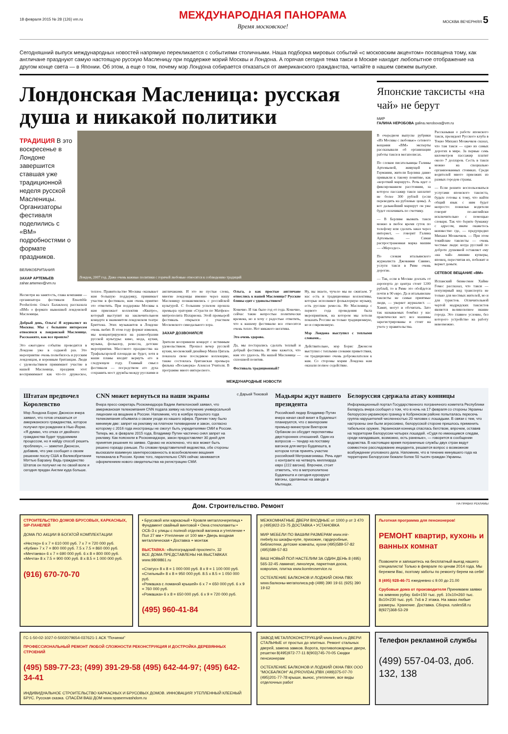18 февраля 2015 № 28 (126) vm.ru
МЕЖДУНАРОДНАЯ ПАНОРАМА
Время московское!
МОСКВА ВЕЧЕРНЯЯ 5
Сегодняшний выпуск международных новостей напрямую перекликается с событиями столичными. Наша подборка мировых событий «с московским акцентом» посвящена тому, как англичане празднуют самую настоящую русскую Масленицу при поддержке мэрий Москвы и Лондона. А горячая сегодня тема такси в Москве находит любопытное отображение на другом конце света — в Японии. Об этом, а еще о том, почему мэр Лондона собирается отказаться от американского гражданства, читайте в нашем свежем выпуске.
Лондонская Масленица: русская душа и никакой политики
ТРАДИЦИЯ В это воскресенье в Лондоне завершится ставшая уже традиционной неделя русской Масленицы. Организаторы фестиваля поделились с «ВМ» подробностями о формате праздников.
ВЕЛИКОБРИТАНИЯ
ЗАХАР АРТЕМЬЕВ
zahar.artemev@vm.ru
Лондон, 2007 год. Даже очень важные политики с горячей любовью относятся к соблюдению традиций
Несмотря на занятость, глава компании — организатора фестиваля Ensemble Productions Ольга Балаклеец рассказала «ВМ» о формате нынешней лондонской Масленицы.
Добрый день, Ольга! Я журналист из Москвы. Мы с большим интересом относимся к лондонской Масленице. Расскажите, как все прошло?
Это ежегодное событие проводится в Лондоне уже в седьмой раз. Это мероприятие очень полюбилось и русским лондонцам, и коренным британцам. Люди с удовольствием принимают участие в нашей Масленице, праздник этот воспринимают как что-то дружеское, теплое. Правительство Москвы оказывает нам большую поддержку, принимает участие в фестивале, нам очень приятно это отметить. При поддержке Москвы к нам приезжает коллектив «Кватро», который выступит на заключительном концерте в знаменитом лондонском театре Бриттена. Этих музыкантов в Лондоне очень любят. В этом году формат изменен, мы концентрируемся на разнообразии русской культуры: кино, мода, кухня, музыка, фольклор, ремесла, детские мероприятия. Массового празднества на Трафальгарской площади не будет, хотя в наши планы входит вернуть его в следующем году. Главный смысл фестиваля — посредством его духа сохранить мост дружбы между русскими и англичанами. И это не пустые слова, многие лондонцы именно через нашу Масленицу познакомились с российской культурой. С большим успехом прошла премьера оратории «Страсти по Матфею» митрополита Иллариона. Этой премьерой фестиваль открылся с участием Московского синодального хора.
ЗАХАР ДОЗВОНИЛСЯ!
Зрители восприняли концерт с истинным удовольствием. Прошел вечер русской кухни, московский дизайнер Маша Цигаль показала свою последнюю коллекцию, также состоялась британская премьера фильма «Восьмерка» Алексея Учителя. В программе много интересного.
Ольга, а как простые англичане отнеслись к нашей Масленице? Русские блины едят с удовольствием?
Конечно. И так было год от года. Конечно, сейчас такие непростые политически времена, но я хочу с радостью отметить, что к нашему фестивалю все относятся очень тепло. Нет никакого негатива.
Это очень здорово.
Да, мы постарались сделать теплый и добрый фестиваль. И мне кажется, что нам это удалось. На нашей Масленице — сплошной позитив.
Фестиваль традиционный?
Ну, вы знаете, чучело мы не сжигаем. У нас есть и традиционные коллективы, которые исполняют фольклорную музыку, есть русские ремесла. Но Масленица с первого года проведения была мероприятием, на котором мы хотели показать Россию не только традиционную, но и современную.
Мэр Лондона выступил с теплыми словами...
Действительно, мэр Борис Джонсон выступил с теплыми словами приветствия, он традиционно очень доброжелателен к нам. Со стороны мэрии Лондона нам оказали полное содействие.
Японские таксисты «на чай» не берут
МИР
ГАЛИНА НЕРОБОВА galina.nerobova@vm.ru
В очередном выпуске рубрики «Из Москвы с любовью» сетевого вещания «ВМ» эксперты рассказывали об организации работы такси в мегаполисах.
По словам писательницы Галины Артемьевой, живущей в Германии, жители Берлина давно привыкли к такому понятию, как «короткий маршрут». Речь идет о фиксированном расстоянии, за которое пассажир такси заплатит не более 300 рублей (если переводить на рублевые цены). А вот дальнейший маршрут он уже будет оплачивать по счетчику.
— В Берлине вызвать такси можно в любое время суток по телефону или сделать заказ через интернет, — говорит Галина Артемьева. — Самая распространенная марка машин — «Мерседес».
По словам итальянского журналиста Джованни Савино, услуги такси в Риме очень дорогие.
— Так, если в Москве доехать от аэропорта до центра стоит 1200 рублей, то в Риме это обойдется почти в 90 евро. Да и итальянские таксисты не самые приятные люди, — уверяет журналист. — Хамят, могут и обсчитать. Зато так называемых бомбил у нас практически нет: все машины зарегистрированы и стоят на учете у правительства.
Рассказывая о работе японского такси, президент Русского клуба в Токио Михаил Мозжечков сказал, что там такси — одно из самых дорогих в мире. За первые семь километров пассажир платит около 7 долларов. Сесть в такси можно на специально организованных стоянках. Среди водителей много приезжих из разных городов страны.
— Если решите воспользоваться услугами японского таксиста, будьте готовы к тому, что найти общий язык с ним будет непросто: пожилые водители говорят по-английски исключительно с помощью словаря. Так что берите бумажку с адресом, иначе окажетесь неизвестно где, — предупредил Михаил Мозжечков. — При этом токийские таксисты — очень честные люди: когда русский по доброте душевной оставляет ему «на чай» лишние купюры, японец, пересчитав их, побежит и вернет деньги.
СЕТЕВОЕ ВЕЩАНИЕ «ВМ»
Испанский бизнесмен Хайме Гомес рассказал, что такси — популярный вид транспорта не только для местных жителей, но и для туристов. Отличительной чертой мадридских таксистов является великолепное знание города. Это главное условие, без которого устройство на работу невозможно.
МЕЖДУНАРОДНЫЕ НОВОСТИ
Штатам предпочел Королевство
Мэр Лондона Борис Джонсон вчера заявил, что готов отказаться от американского гражданства, которое получил при рождении в Нью-Йорке. «Я думаю, что отказ от двойного гражданства будет трудоемким процессом, но я найду способ решить проблему», — заметил Джонсон, добавив, что уже сообщил о своем решении послу США в Великобритании Мэттью Барзану. Ведь гражданство Штатов он получил не по своей воле и сегодня предан Англии куда больше.
CNN может вернуться на наши экраны
Вчера пресс-секретарь Роскомнадзора Вадим Ампелонский заявил, что американская телекомпания CNN подала заявку на получение универсальной лицензии на вещание в России. Напомним, что в ноябре прошлого года телекомпания объявила о своем уходе из нашего эфира. Причин тому было минимум две: запрет на рекламу на платном телевидении и закон, согласно которому с 2016 года иностранцы не смогут быть учредителями СМИ в России. Теперь же, в феврале 2015 года, Владимир Путин частично снял запрет на рекламу. Как пояснили в Роскомнадзоре, закон предоставляет 30 дней для принятия решения по заявке. Однако не исключено, что все может быть решено гораздо раньше. По словам представителей ведомства, обе стороны высказали взаимную заинтересованность в возобновлении вещания телеканала в России. Кроме того, параллельно CNN сейчас занимается оформлением нового свидетельства на регистрацию СМИ.
с Дарьей Тюковой
Мадьяры ждут нашего президента
Российский лидер Владимир Путин вчера начал свой визит в Будапешт: планируется, что с венгерским премьер-министром Виктором Орбаном он обсудит перспективы двусторонних отношений. Один из вопросов — тендер на поставку вагонов для метро Будапешта, в котором готов принять участие российский Метровагонмаш. Речь идет о контракте на четверть миллиарда евро (222 вагона). Впрочем, стоит отметить, что в метрополитене Будапешта и сегодня курсируют вагоны, сделанные на заводе в Мытищах.
Белоруссия сдержала атаку конницы
Информационный портал Государственного пограничного комитета Республики Беларусь вчера сообщил о том, что в ночь на 17 февраля со стороны Украины белорусско-украинскую границу в Кобринском районе попыталась пересечь группа нарушителей численностью 20 человек с лошадьми. В связи с тем, что настроены они были агрессивно, белорусской стороне пришлось применить табельное оружие. Украинская конница спаслась бегством, впрочем, оставив на территории Белоруссии четырех лошадей. «Судя по имеющимся следам, среди нападавших, возможно, есть раненые», — говорится в сообщении ведомства. В настоящее время пограничные службы двух стран ведут совместное расследование инцидента, решается вопрос о возможном возбуждении уголовного дела. Напомним, что в течение минувшего года на территорию Белоруссии бежали более 50 тысяч граждан Украины.
Дом. Строительство. Ремонт НА ПРАВАХ РЕКЛАМЫ
СТРОИТЕЛЬСТВО ДОМОВ БРУСОВЫХ, КАРКАСНЫХ, SIP-ПАНЕЛЕЙ
ДОМА ПО АКЦИИ В БОГАТОЙ КОМПЛЕКТАЦИИ
«Нестер» 6 x 7 = 610 000 руб. 7 x 7 = 720 000 руб.
«Кубик» 7 x 7 = 800 000 руб. 7.5 x 7.5 = 860 000 руб.
«Мечтаево» 6 x 7 = 690 000 руб. 6 x 8 = 800 000 руб.
«Мечта» 8 x 7.5 = 900 000 руб. 8 x 8.5 = 1 000 000 руб.
(916) 670-70-70
• Брусовой или каркасный • Кровля металлочерепица • Фундамент свайный винтовой • Окна стеклопакеты • ОСБ-3 с улицы с полной отделкой вагонка и утепление • Пол 27 мм • Утепление от 100 мм • Дверь входная металлическая • Доставка + монтаж
ВЫСТАВКА: «Волгоградский проспект», 32
ВСЕ ДОМА ПРЕДСТАВЛЕНЫ НА ВЫСТАВКАХ
www.9809861.ru
«Статус» 8 x 8 = 1 000 000 руб. 8 x 9 = 1 100 000 руб.
«Стильный» 8 x 8 = 950 000 руб. 8.5 x 8.5 = 1 050 000 руб.
«Ромашка с ломаной крышей» 6 x 7 = 650 000 руб. 6 x 9 = 760 000 руб.
«Ромашка» 6 x 8 = 650 000 руб. 6 x 9 = 720 000 руб.
(495) 960-41-84
МЕЖКОМНАТНЫЕ ДВЕРИ ВХОДНЫЕ от 1000 р от 3 470 р (495)922-23-75 ДОСТАВКА • УСТАНОВКА
МИР МЕБЕЛИ ПО ВАШИМ РАЗМЕРАМ www.mir-mebely.su шкафы-купе, прихожие, гардеробные, библиотеки, детские комнаты, кухни (495)589-57-82 (495)589-57-83
ВАШ НОВЫЙ ПОЛ НАСТЕЛИМ ЗА ОДИН ДЕНЬ 8 (495) 565-32-45 ламинат, линолеум, паркетная доска, ковролин, плитка www.komtexservice.ru
ОСТЕКЛЕНИЕ БАЛКОНОВ И ЛОДЖИЙ ОКНА ПВХ www.балконы-мегаполиса.рф (499) 390 19 61 (925) 390 19 62
Льготная программа для пенсионеров!
РЕМОНТ квартир, кухонь и ванных комнат
Позвоните и запишитесь на бесплатный выезд нашего специалиста! Только в феврале по ценам 2014 года. Мы бережем Вас, поэтому заботы по ремонту берем на себя!
8 (495) 928-46-71 ежедневно с 9.00 до 21.00
Срубовые дома от производителя Принимаем заявки на зимнюю рубку. 6x6=150 тыс. руб. 10x10=260 тыс. 8x10=230 тыс. руб. 7x6 в 2 этажа. На заказ любые размеры. Хранение. Доставка. Сборка. rusles58.ru 8(927)368-53-29
ГС-1-50-02-1027-0-5002079654-037621-1 АСК "Починки"
ПРОФЕССИОНАЛЬНЫЙ РЕМОНТ ЛЮБОЙ СЛОЖНОСТИ РЕКОНСТРУКЦИЯ И ДОСТРОЙКА ДЕРЕВЯННЫХ СТРОЕНИЙ
(495) 589-77-23; (499) 391-29-58 (495) 642-44-97; (495) 642-34-41
ИНДИВИДУАЛЬНОЕ СТРОИТЕЛЬСТВО КАРКАСНЫХ И БРУСОВЫХ ДОМОВ. ИННОВАЦИЯ! УТЕПЛЕННЫЙ КЛЕЕНЫЙ БРУС. Русская сказка. СПАСЁМ ВАШ ДОМ www.spasemvashdom.ru
ЗАВОД МЕТАЛЛОКОНСТРУКЦИЙ www.krwrk.ru ДВЕРИ СТАЛЬНЫЕ от простых до элитных. Ремонт стальных дверей, замена замков. Ворота, противопожарные двери, решетки 8(495)972-77-11 8(903)745-70-05 Скидки пенсионерам
ОСТЕКЛЕНИЕ БАЛКОНОВ И ЛОДЖИЙ ОКНА ПВХ ООО "МОСБАЛКОН" AL(PROVIDAL)ПВХ (499)375-07-70 (495)201-77-78 крыши, вынос, утепление, все виды отделочных работ
Телефон рекламной службы
(499) 557-04-03, доб. 132, 138